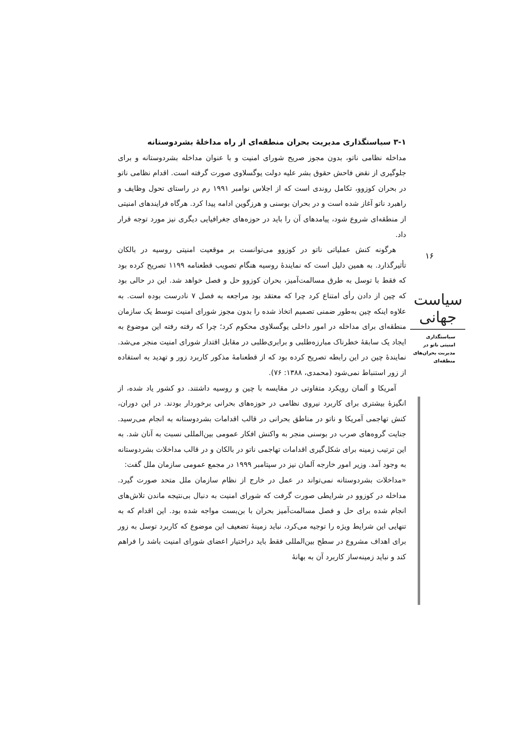۳-۱ سیاستگذاری مدیریت بحران منطقه‌ای از راه مداخلهٔ بشردوستانه
مداخله نظامی ناتو، بدون مجوز صریح شورای امنیت و با عنوان مداخله بشردوستانه و برای جلوگیری از نقض فاحش حقوق بشر علیه دولت یوگسلاوی صورت گرفته است. اقدام نظامی ناتو در بحران کوزوو، تکامل روندی است که از اجلاس نوامبر ۱۹۹۱ رم در راستای تحول وظایف و راهبرد ناتو آغاز شده است و در بحران بوسنی و هرزگوین ادامه پیدا کرد. هرگاه فرایندهای امنیتی از منطقه‌ای شروع شود، پیامدهای آن را باید در حوزه‌های جغرافیایی دیگری نیز مورد توجه قرار داد.
هرگونه کنش عملیاتی ناتو در کوزوو می‌توانست بر موقعیت امنیتی روسیه در بالکان تأثیرگذارد. به همین دلیل است که نمایندهٔ روسیه هنگام تصویب قطعنامه ۱۱۹۹ تصریح کرده بود که فقط با توسل به طرق مسالمت‌آمیز، بحران کوزوو حل و فصل خواهد شد. این در حالی بود که چین از دادن رأی امتناع کرد چرا که معتقد بود مراجعه به فصل ۷ نادرست بوده است. به علاوه اینکه چین به‌طور ضمنی تصمیم اتخاذ شده را بدون مجوز شورای امنیت توسط یک سازمان منطقه‌ای برای مداخله در امور داخلی یوگسلاوی محکوم کرد؛ چرا که رفته رفته این موضوع به ایجاد یک سابقهٔ خطرناک مبارزه‌طلبی و برابری‌طلبی در مقابل اقتدار شورای امنیت منجر می‌شد. نمایندهٔ چین در این رابطه تصریح کرده بود که از قطعنامهٔ مذکور کاربرد زور و تهدید به استفاده از زور استنباط نمی‌شود (محمدی، ۱۳۸۸: ۷۶).
آمریکا و آلمان رویکرد متفاوتی در مقایسه با چین و روسیه داشتند. دو کشور یاد شده، از انگیزهٔ بیشتری برای کاربرد نیروی نظامی در حوزه‌های بحرانی برخوردار بودند. در این دوران، کنش تهاجمی آمریکا و ناتو در مناطق بحرانی در قالب اقدامات بشردوستانه به انجام می‌رسید. جنایت گروه‌های صرب در بوسنی منجر به واکنش افکار عمومی بین‌المللی نسبت به آنان شد. به این ترتیب زمینه برای شکل‌گیری اقدامات تهاجمی ناتو در بالکان و در قالب مداخلات بشردوستانه به وجود آمد. وزیر امور خارجه آلمان نیز در سپتامبر ۱۹۹۹ در مجمع عمومی سازمان ملل گفت:
«مداخلات بشردوستانه نمی‌تواند در عمل در خارج از نظام سازمان ملل متحد صورت گیرد. مداخله در کوزوو در شرایطی صورت گرفت که شورای امنیت به دنبال بی‌نتیجه ماندن تلاش‌های انجام شده برای حل و فصل مسالمت‌آمیز بحران با بن‌بست مواجه شده بود. این اقدام که به تنهایی این شرایط ویژه را توجیه می‌کرد، نباید زمینهٔ تضعیف این موضوع که کاربرد توسل به زور برای اهداف مشروع در سطح بین‌المللی فقط باید دراختیار اعضای شورای امنیت باشد را فراهم کند و نباید زمینه‌ساز کاربرد آن به بهانهٔ
۱۶
سیاست جهانی
سیاستگذاری
امنیتی ناتو در
مدیریت بحران‌های
منطقه‌ای